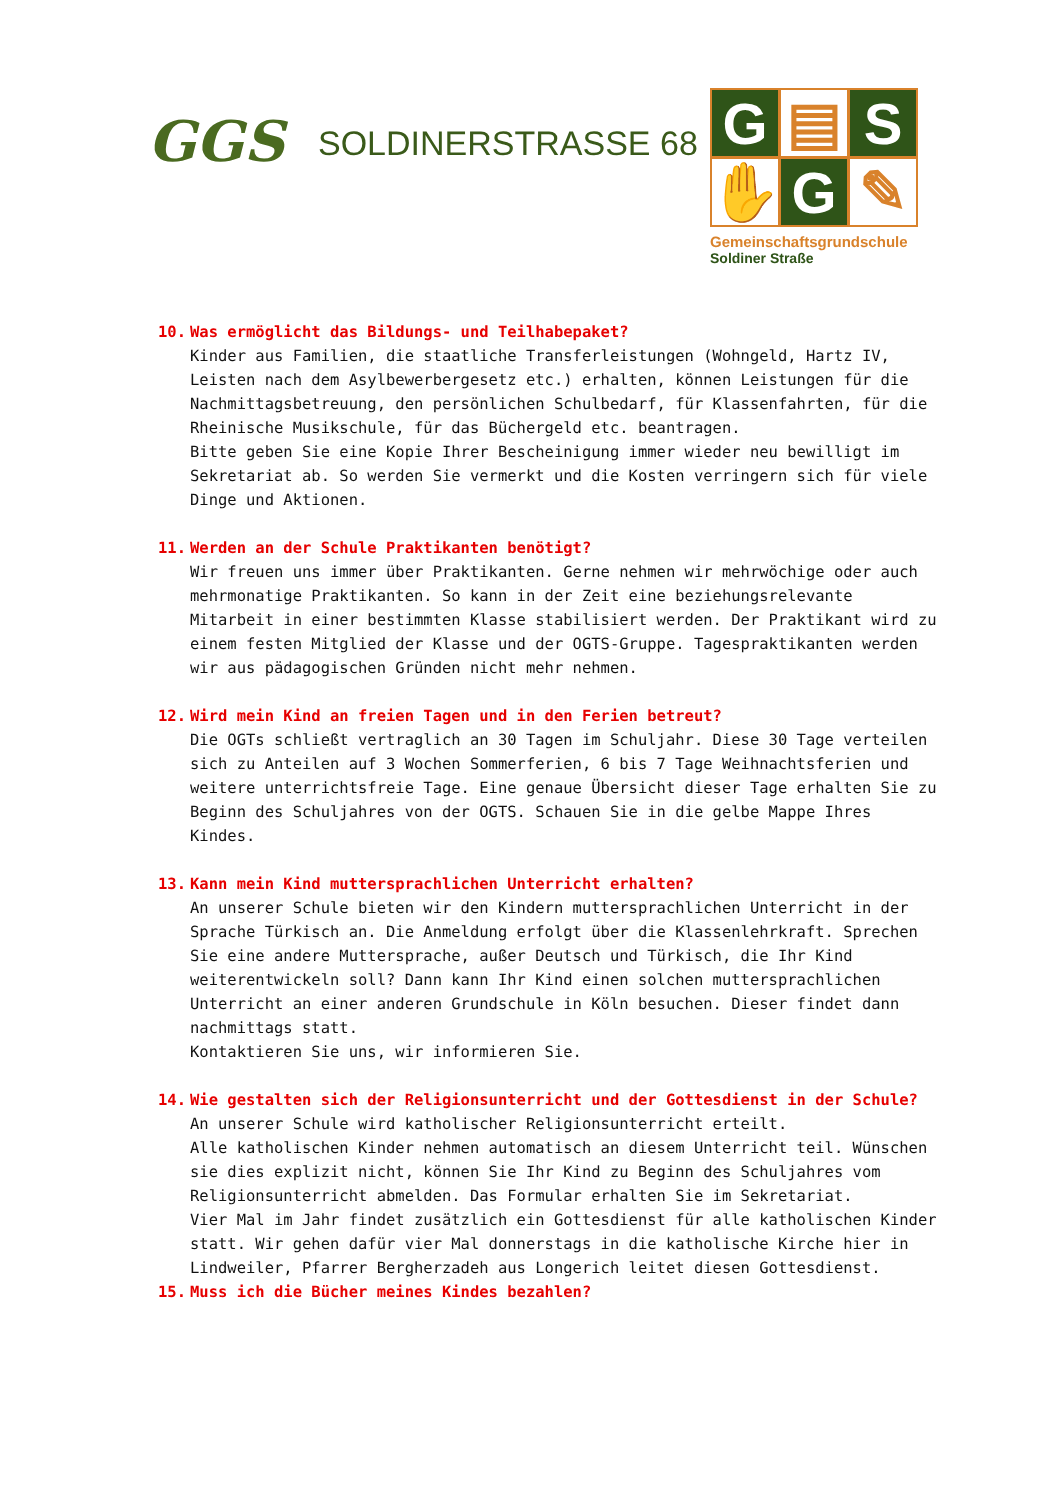GGS
SOLDINERSTRASSE 68
G
▤
S
✋
G
✎
Gemeinschaftsgrundschule
Soldiner Straße
10. Was ermöglicht das Bildungs- und Teilhabepaket?
Kinder aus Familien, die staatliche Transferleistungen (Wohngeld, Hartz IV, Leisten nach dem Asylbewerbergesetz etc.) erhalten, können Leistungen für die Nachmittagsbetreuung, den persönlichen Schulbedarf, für Klassenfahrten, für die Rheinische Musikschule, für das Büchergeld etc. beantragen.
Bitte geben Sie eine Kopie Ihrer Bescheinigung immer wieder neu bewilligt im Sekretariat ab. So werden Sie vermerkt und die Kosten verringern sich für viele Dinge und Aktionen.
11. Werden an der Schule Praktikanten benötigt?
Wir freuen uns immer über Praktikanten. Gerne nehmen wir mehrwöchige oder auch mehrmonatige Praktikanten. So kann in der Zeit eine beziehungsrelevante Mitarbeit in einer bestimmten Klasse stabilisiert werden. Der Praktikant wird zu einem festen Mitglied der Klasse und der OGTS-Gruppe. Tagespraktikanten werden wir aus pädagogischen Gründen nicht mehr nehmen.
12. Wird mein Kind an freien Tagen und in den Ferien betreut?
Die OGTs schließt vertraglich an 30 Tagen im Schuljahr. Diese 30 Tage verteilen sich zu Anteilen auf 3 Wochen Sommerferien, 6 bis 7 Tage Weihnachtsferien und weitere unterrichtsfreie Tage. Eine genaue Übersicht dieser Tage erhalten Sie zu Beginn des Schuljahres von der OGTS. Schauen Sie in die gelbe Mappe Ihres Kindes.
13. Kann mein Kind muttersprachlichen Unterricht erhalten?
An unserer Schule bieten wir den Kindern muttersprachlichen Unterricht in der Sprache Türkisch an. Die Anmeldung erfolgt über die Klassenlehrkraft. Sprechen Sie eine andere Muttersprache, außer Deutsch und Türkisch, die Ihr Kind weiterentwickeln soll? Dann kann Ihr Kind einen solchen muttersprachlichen Unterricht an einer anderen Grundschule in Köln besuchen. Dieser findet dann nachmittags statt.
Kontaktieren Sie uns, wir informieren Sie.
14. Wie gestalten sich der Religionsunterricht und der Gottesdienst in der Schule?
An unserer Schule wird katholischer Religionsunterricht erteilt.
Alle katholischen Kinder nehmen automatisch an diesem Unterricht teil. Wünschen sie dies explizit nicht, können Sie Ihr Kind zu Beginn des Schuljahres vom Religionsunterricht abmelden. Das Formular erhalten Sie im Sekretariat.
Vier Mal im Jahr findet zusätzlich ein Gottesdienst für alle katholischen Kinder statt. Wir gehen dafür vier Mal donnerstags in die katholische Kirche hier in Lindweiler, Pfarrer Bergherzadeh aus Longerich leitet diesen Gottesdienst.
15. Muss ich die Bücher meines Kindes bezahlen?